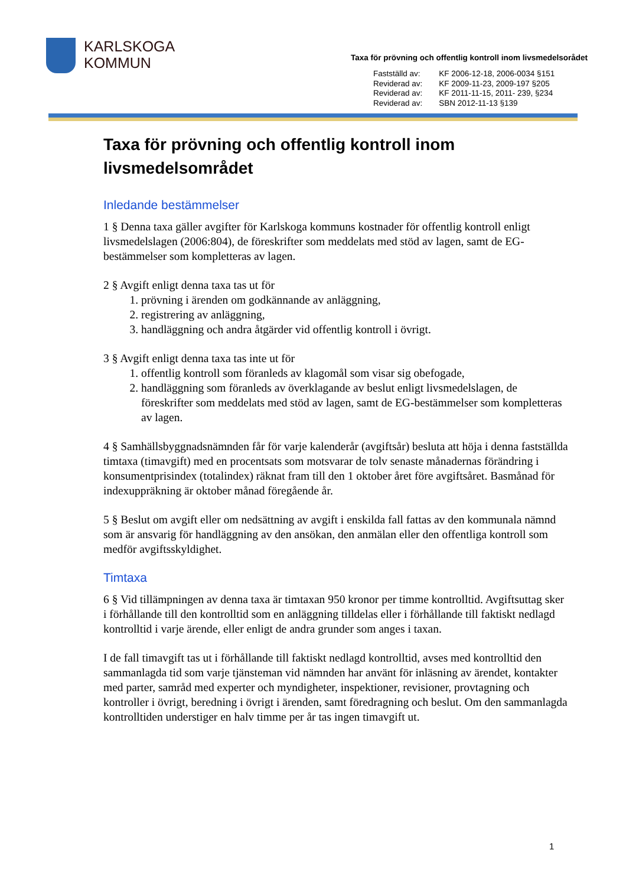KARLSKOGA
KOMMUN
Taxa för prövning och offentlig kontroll inom livsmedelsorådet
| Fastställd av: | KF 2006-12-18, 2006-0034 §151 |
| Reviderad av: | KF 2009-11-23, 2009-197 §205 |
| Reviderad av: | KF 2011-11-15, 2011- 239, §234 |
| Reviderad av: | SBN 2012-11-13 §139 |
Taxa för prövning och offentlig kontroll inom livsmedelsområdet
Inledande bestämmelser
1 § Denna taxa gäller avgifter för Karlskoga kommuns kostnader för offentlig kontroll enligt livsmedelslagen (2006:804), de föreskrifter som meddelats med stöd av lagen, samt de EG- bestämmelser som kompletteras av lagen.
2 § Avgift enligt denna taxa tas ut för
1. prövning i ärenden om godkännande av anläggning,
2. registrering av anläggning,
3. handläggning och andra åtgärder vid offentlig kontroll i övrigt.
3 § Avgift enligt denna taxa tas inte ut för
1. offentlig kontroll som föranleds av klagomål som visar sig obefogade,
2. handläggning som föranleds av överklagande av beslut enligt livsmedelslagen, de föreskrifter som meddelats med stöd av lagen, samt de EG-bestämmelser som kompletteras av lagen.
4 § Samhällsbyggnadsnämnden får för varje kalenderår (avgiftsår) besluta att höja i denna fastställda timtaxa (timavgift) med en procentsats som motsvarar de tolv senaste månadernas förändring i konsumentprisindex (totalindex) räknat fram till den 1 oktober året före avgiftsåret. Basmånad för indexuppräkning är oktober månad föregående år.
5 § Beslut om avgift eller om nedsättning av avgift i enskilda fall fattas av den kommunala nämnd som är ansvarig för handläggning av den ansökan, den anmälan eller den offentliga kontroll som medför avgiftsskyldighet.
Timtaxa
6 § Vid tillämpningen av denna taxa är timtaxan 950 kronor per timme kontrolltid. Avgiftsuttag sker i förhållande till den kontrolltid som en anläggning tilldelas eller i förhållande till faktiskt nedlagd kontrolltid i varje ärende, eller enligt de andra grunder som anges i taxan.
I de fall timavgift tas ut i förhållande till faktiskt nedlagd kontrolltid, avses med kontrolltid den sammanlagda tid som varje tjänsteman vid nämnden har använt för inläsning av ärendet, kontakter med parter, samråd med experter och myndigheter, inspektioner, revisioner, provtagning och kontroller i övrigt, beredning i övrigt i ärenden, samt föredragning och beslut. Om den sammanlagda kontrolltiden understiger en halv timme per år tas ingen timavgift ut.
1